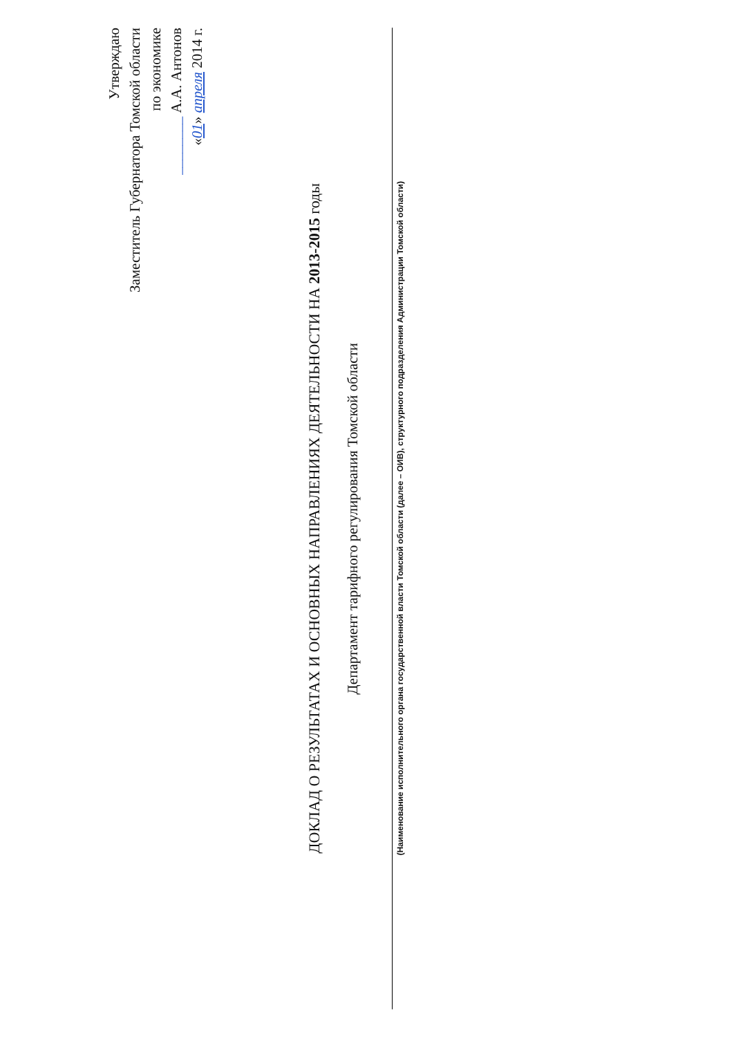Утверждаю
Заместитель Губернатора Томской области
по экономике
________ А.А. Антонов
«01» апреля 2014 г.
ДОКЛАД О РЕЗУЛЬТАТАХ И ОСНОВНЫХ НАПРАВЛЕНИЯХ ДЕЯТЕЛЬНОСТИ НА 2013-2015 годы
Департамент тарифного регулирования Томской области
(Наименование исполнительного органа государственной власти Томской области (далее – ОИВ), структурного подразделения Администрации Томской области)